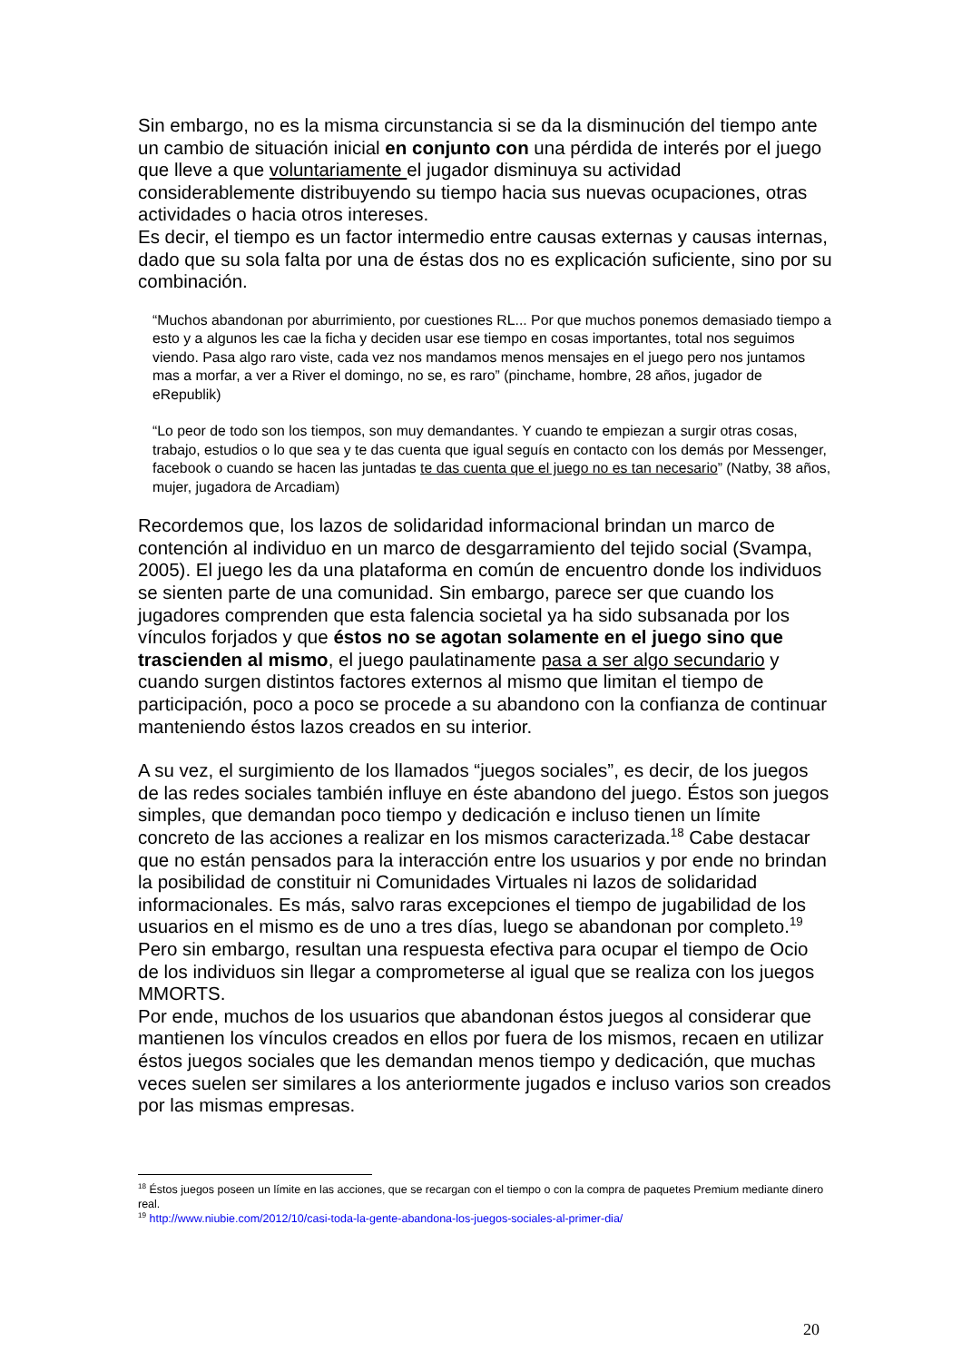Sin embargo, no es la misma circunstancia si se da la disminución del tiempo ante un cambio de situación inicial en conjunto con una pérdida de interés por el juego que lleve a que voluntariamente el jugador disminuya su actividad considerablemente distribuyendo su tiempo hacia sus nuevas ocupaciones, otras actividades o hacia otros intereses.
Es decir, el tiempo es un factor intermedio entre causas externas y causas internas, dado que su sola falta por una de éstas dos no es explicación suficiente, sino por su combinación.
“Muchos abandonan por aburrimiento, por cuestiones RL... Por que muchos ponemos demasiado tiempo a esto y a algunos les cae la ficha y deciden usar ese tiempo en cosas importantes, total nos seguimos viendo. Pasa algo raro viste, cada vez nos mandamos menos mensajes en el juego pero nos juntamos mas a morfar, a ver a River el domingo, no se, es raro” (pinchame, hombre, 28 años, jugador de eRepublik)
“Lo peor de todo son los tiempos, son muy demandantes. Y cuando te empiezan a surgir otras cosas, trabajo, estudios o lo que sea y te das cuenta que igual seguís en contacto con los demás por Messenger, facebook o cuando se hacen las juntadas te das cuenta que el juego no es tan necesario” (Natby, 38 años, mujer, jugadora de Arcadiam)
Recordemos que, los lazos de solidaridad informacional brindan un marco de contención al individuo en un marco de desgarramiento del tejido social (Svampa, 2005). El juego les da una plataforma en común de encuentro donde los individuos se sienten parte de una comunidad. Sin embargo, parece ser que cuando los jugadores comprenden que esta falencia societal ya ha sido subsanada por los vínculos forjados y que éstos no se agotan solamente en el juego sino que trascienden al mismo, el juego paulatinamente pasa a ser algo secundario y cuando surgen distintos factores externos al mismo que limitan el tiempo de participación, poco a poco se procede a su abandono con la confianza de continuar manteniendo éstos lazos creados en su interior.
A su vez, el surgimiento de los llamados “juegos sociales”, es decir, de los juegos de las redes sociales también influye en éste abandono del juego. Éstos son juegos simples, que demandan poco tiempo y dedicación e incluso tienen un límite concreto de las acciones a realizar en los mismos caracterizada.<sup>18</sup> Cabe destacar que no están pensados para la interacción entre los usuarios y por ende no brindan la posibilidad de constituir ni Comunidades Virtuales ni lazos de solidaridad informacionales. Es más, salvo raras excepciones el tiempo de jugabilidad de los usuarios en el mismo es de uno a tres días, luego se abandonan por completo.<sup>19</sup>
Pero sin embargo, resultan una respuesta efectiva para ocupar el tiempo de Ocio de los individuos sin llegar a comprometerse al igual que se realiza con los juegos MMORTS.
Por ende, muchos de los usuarios que abandonan éstos juegos al considerar que mantienen los vínculos creados en ellos por fuera de los mismos, recaen en utilizar éstos juegos sociales que les demandan menos tiempo y dedicación, que muchas veces suelen ser similares a los anteriormente jugados e incluso varios son creados por las mismas empresas.
<sup>18</sup> Éstos juegos poseen un límite en las acciones, que se recargan con el tiempo o con la compra de paquetes Premium mediante dinero real.
<sup>19</sup> http://www.niubie.com/2012/10/casi-toda-la-gente-abandona-los-juegos-sociales-al-primer-dia/
20